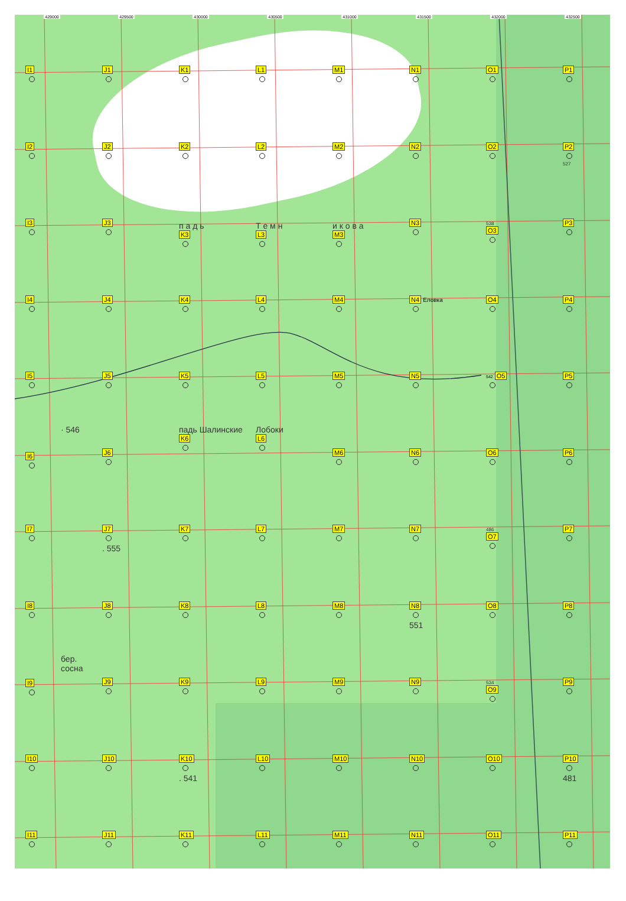429000 429500 430000 430500 431000 431500 432000 432500
I1
J1
K1
L1
M1
N1
O1
P1
I2
J2
K2
L2
M2
N2
O2
P2
527
I3
J3
п а д ь
K3
Т е м н
L3
и к о в а
M3
N3
538
O3
P3
I4
J4
K4
L4
M4
N4 Еловка
O4
P4
I5
J5
K5
L5
M5
N5
542 O5
P5
· 546
I6
J6
падь Шалинские
K6
Лобоки
L6
M6
N6
O6
P6
I7
J7
. 555
K7
L7
M7
N7
486
O7
P7
I8
J8
K8
L8
M8
N8
551
O8
P8
бер.
сосна
I9
J9
K9
L9
M9
N9
534
O9
P9
I10
J10
K10
. 541
L10
M10
N10
O10
P10
481
I11
J11
K11
L11
M11
N11
O11
P11